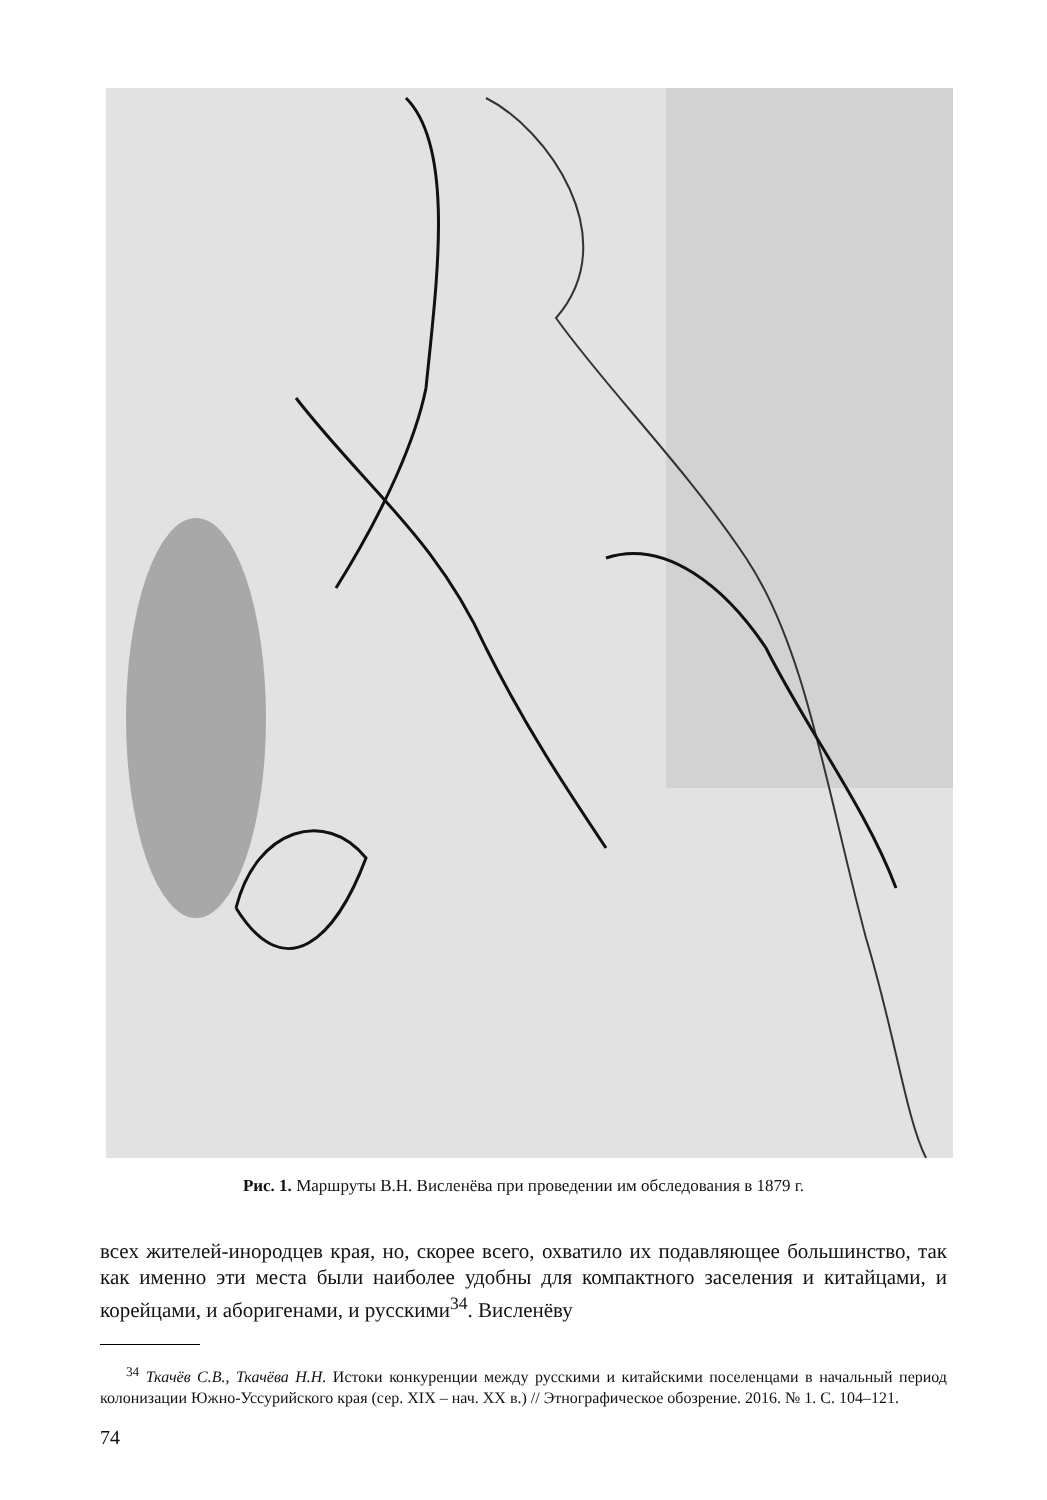Рис. 1. Маршруты В.Н. Висленёва при проведении им обследования в 1879 г.
всех жителей-инородцев края, но, скорее всего, охватило их подавляющее большинство, так как именно эти места были наиболее удобны для компактного заселения и китайцами, и корейцами, и аборигенами, и русскими<sup>34</sup>. Висленёву
<sup>34</sup> Ткачёв С.В., Ткачёва Н.Н. Истоки конкуренции между русскими и китайскими поселенцами в начальный период колонизации Южно-Уссурийского края (сер. XIX – нач. XX в.) // Этнографическое обозрение. 2016. № 1. С. 104–121.
74